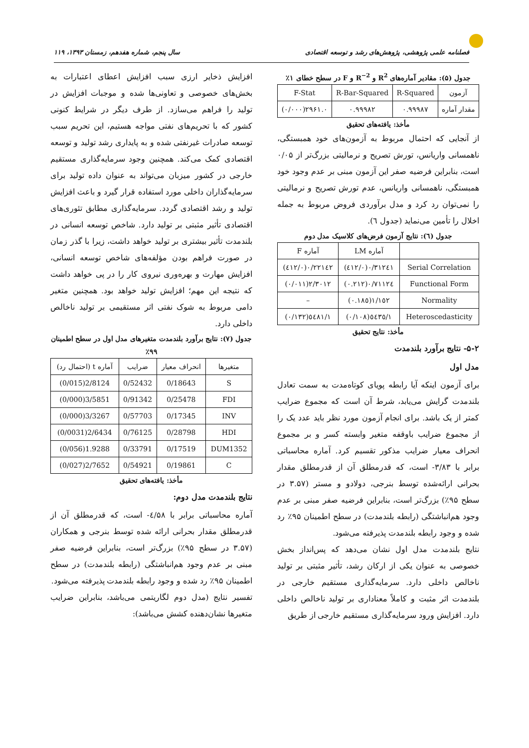فصلنامه علمی پژوهشی، پژوهش‌های رشد و توسعه اقتصادی سال پنجم، شماره هفدهم، زمستان ۱۳۹۳، ۱۱۹
جدول (۵): مقادیر آماره‌های R<sup>2</sup> و R<sup>−2</sup> و F در سطح خطای ۱٪
| آزمون | R-Squared | R-Bar-Squared | F-Stat |
| مقدار آماره | ۰.۹۹۹۸۷ | ۰.۹۹۹۸۲ | ۲۹۶۱.۰(۰/۰۰۰) |
مأخذ: یافته‌های تحقیق
از آنجایی که احتمال مربوط به آزمون‌های خود همبستگی، ناهمسانی واریانس، تورش تصریح و نرمالیتی بزرگ‌تر از ۰/۰۵ است، بنابراین فرضیه صفر این آزمون مبنی بر عدم وجود خود همبستگی، ناهمسانی واریانس، عدم تورش تصریح و نرمالیتی را نمی‌توان رد کرد و مدل برآوردی فروض مربوط به جمله اخلال را تأمین می‌نماید (جدول ٦).
جدول (٦): نتایج آزمون فرض‌های کلاسیک مدل دوم
| | آماره LM | آماره F |
| Serial Correlation | ۰/۳۱۲٤۱(۰/٤۱۲) | ۰/۲۲۱٤۲(۰/٤۱۲) |
| Functional Form | ۰/۷۱۱۲٤(۰.۲۱۲) | ۲/۳۰۱۲(۰/۰۱۱) |
| Normality | ۱/۱٥۲(۰.۱۸٥) | – |
| Heteroscedasticity | ۱/٥٤۳٥(۰/۱۰۸) | ۱/٥٤۸۱(۰/۱۳۲) |
مأخذ: نتایج تحقیق
۵-۲- نتایج برآورد بلندمدت
مدل اول
برای آزمون اینکه آیا رابطه پویای کوتاه‌مدت به سمت تعادل بلندمدت گرایش می‌یابد، شرط آن است که مجموع ضرایب کمتر از یک باشد. برای انجام آزمون مورد نظر باید عدد یک را از مجموع ضرایب باوقفه متغیر وابسته کسر و بر مجموع انحراف معیار ضرایب مذکور تقسیم کرد. آماره محاسباتی برابر با ۳/۸۳- است، که قدرمطلق آن از قدرمطلق مقدار بحرانی ارائه‌شده توسط بنرجی، دولادو و مستر (۳.۵۷ در سطح ۹۵٪) بزرگ‌تر است، بنابراین فرضیه صفر مبنی بر عدم وجود هم‌انباشتگی (رابطه بلندمدت) در سطح اطمینان ۹۵٪ رد شده و وجود رابطه بلندمدت پذیرفته می‌شود.
نتایج بلندمدت مدل اول نشان می‌دهد که پس‌انداز بخش خصوصی به عنوان یکی از ارکان رشد، تأثیر مثبتی بر تولید ناخالص داخلی دارد. سرمایه‌گذاری مستقیم خارجی در بلندمدت اثر مثبت و کاملاً معناداری بر تولید ناخالص داخلی دارد. افزایش ورود سرمایه‌گذاری مستقیم خارجی از طریق
افزایش ذخایر ارزی سبب افزایش اعطای اعتبارات به بخش‌های خصوصی و تعاونی‌ها شده و موجبات افزایش در تولید را فراهم می‌سازد. از طرف دیگر در شرایط کنونی کشور که با تحریم‌های نفتی مواجه هستیم، این تحریم سبب توسعه صادرات غیرنفتی شده و به پایداری رشد تولید و توسعه اقتصادی کمک می‌کند. همچنین وجود سرمایه‌گذاری مستقیم خارجی در کشور میزبان می‌تواند به عنوان داده تولید برای سرمایه‌گذاران داخلی مورد استفاده قرار گیرد و باعث افزایش تولید و رشد اقتصادی گردد. سرمایه‌گذاری مطابق تئوری‌های اقتصادی تأثیر مثبتی بر تولید دارد. شاخص توسعه انسانی در بلندمدت تأثیر بیشتری بر تولید خواهد داشت، زیرا با گذر زمان در صورت فراهم بودن مؤلفه‌های شاخص توسعه انسانی، افزایش مهارت و بهره‌وری نیروی کار را در پی خواهد داشت که نتیجه این مهم؛ افزایش تولید خواهد بود. همچنین متغیر دامی مربوط به شوک نفتی اثر مستقیمی بر تولید ناخالص داخلی دارد.
جدول (۷): نتایج برآورد بلندمدت متغیرهای مدل اول در سطح اطمینان ۹۹٪
| متغیرها | انحراف معیار | ضرایب | آماره t (احتمال رد) |
| S | 0/18643 | 0/52432 | 2/8124(0/015) |
| FDI | 0/25478 | 0/91342 | 3/5851(0/000) |
| INV | 0/17345 | 0/57703 | 3/3267(0/000) |
| HDI | 0/28798 | 0/76125 | 2/6434(0/0031) |
| DUM1352 | 0/17519 | 0/33791 | 1.9288(0/056) |
| C | 0/19861 | 0/54921 | 2/7652(0/027) |
مأخذ: یافته‌های تحقیق
نتایج بلندمدت مدل دوم:
آماره محاسباتی برابر با ٤/۵۸- است، که قدرمطلق آن از قدرمطلق مقدار بحرانی ارائه شده توسط بنرجی و همکاران (۳.۵۷ در سطح ۹۵٪) بزرگ‌تر است، بنابراین فرضیه صفر مبنی بر عدم وجود هم‌انباشتگی (رابطه بلندمدت) در سطح اطمینان ۹۵٪ رد شده و وجود رابطه بلندمدت پذیرفته می‌شود.
تفسیر نتایج (مدل دوم لگاریتمی می‌باشد، بنابراین ضرایب متغیرها نشان‌دهنده کشش می‌باشد):